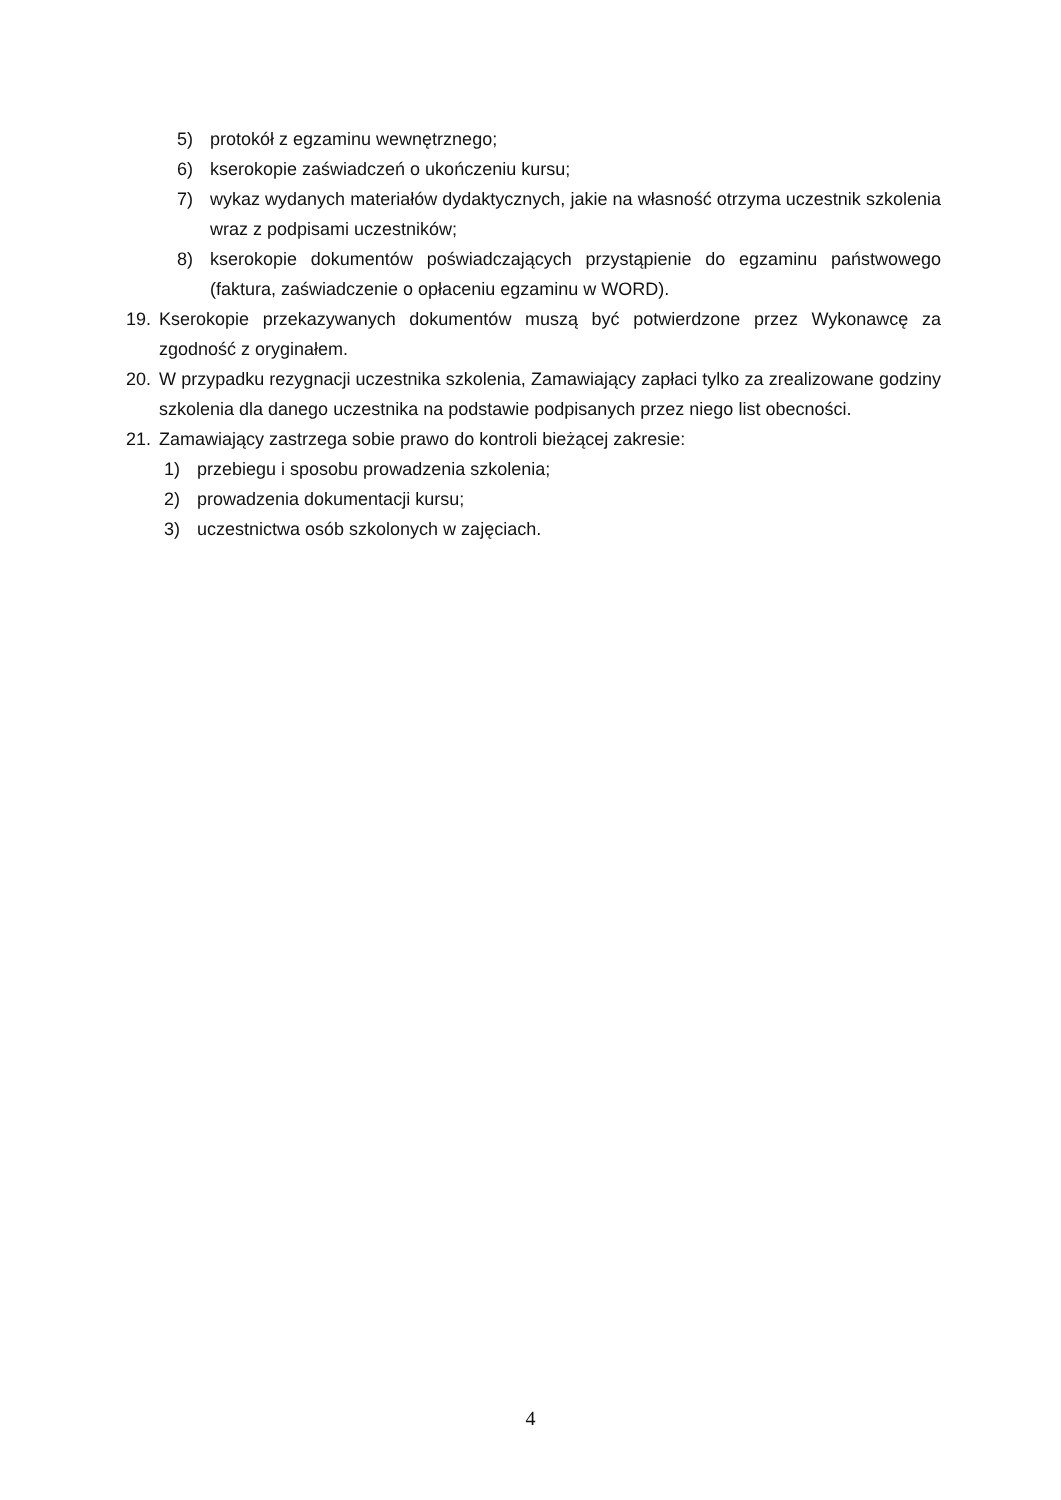5) protokół z egzaminu wewnętrznego;
6) kserokopie zaświadczeń o ukończeniu kursu;
7) wykaz wydanych materiałów dydaktycznych, jakie na własność otrzyma uczestnik szkolenia wraz z podpisami uczestników;
8) kserokopie dokumentów poświadczających przystąpienie do egzaminu państwowego (faktura, zaświadczenie o opłaceniu egzaminu w WORD).
19. Kserokopie przekazywanych dokumentów muszą być potwierdzone przez Wykonawcę za zgodność z oryginałem.
20. W przypadku rezygnacji uczestnika szkolenia, Zamawiający zapłaci tylko za zrealizowane godziny szkolenia dla danego uczestnika na podstawie podpisanych przez niego list obecności.
21. Zamawiający zastrzega sobie prawo do kontroli bieżącej zakresie:
1) przebiegu i sposobu prowadzenia szkolenia;
2) prowadzenia dokumentacji kursu;
3) uczestnictwa osób szkolonych w zajęciach.
4